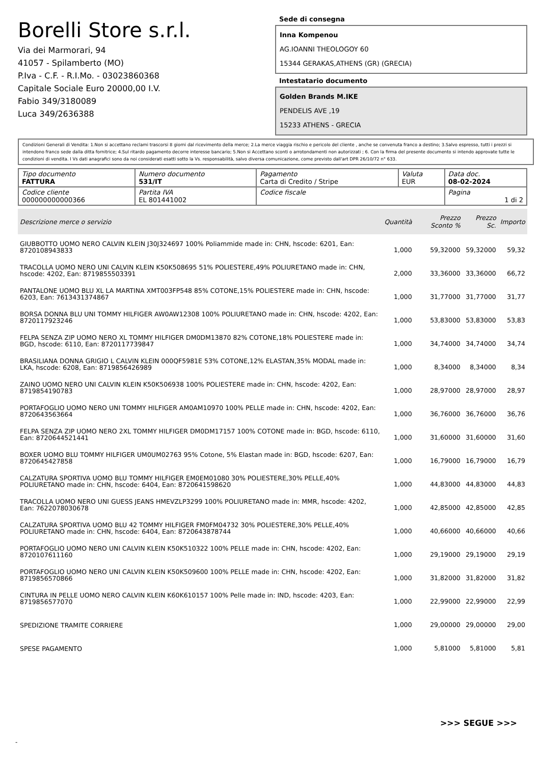Borelli Store s.r.l.
Via dei Marmorari, 94
41057 - Spilamberto (MO)
P.Iva - C.F. - R.I.Mo. - 03023860368
Capitale Sociale Euro 20000,00 I.V.
Fabio 349/3180089
Luca 349/2636388
Sede di consegna
Inna Kompenou
AG.IOANNI THEOLOGOY 60
15344 GERAKAS,ATHENS (GR) (GRECIA)
Intestatario documento
Golden Brands M.IKE
PENDELIS AVE ,19
15233 ATHENS - GRECIA
Condizioni Generali di Vendita: 1.Non si accettano reclami trascorsi 8 giorni dal ricevimento della merce; 2.La merce viaggia rischio e pericolo del cliente , anche se convenuta franco a destino; 3.Salvo espresso, tutti i prezzi si intendono franco sede dalla ditta fornitrice; 4.Sul ritardo pagamento decorre interesse bancario; 5.Non si Accettano sconti o arrotondamenti non autorizzati ; 6. Con la firma del presente documento si intendo approvate tutte le condizioni di vendita. I Vs dati anagrafici sono da noi considerati esatti sotto la Vs. responsabilità, salvo diversa comunicazione, come previsto dall'art DPR 26/10/72 n° 633.
| Tipo documento FATTURA | Numero documento 531/IT | Pagamento Carta di Credito / Stripe | Valuta EUR | Data doc. 08-02-2024 |
| Codice cliente 000000000000366 | Partita IVA EL 801441002 | Codice fiscale | | Pagina 1 di 2 |
| Descrizione merce o servizio | Quantità | Prezzo Sconto % | Prezzo Sc. | Importo |
| --- | --- | --- | --- | --- |
| GIUBBOTTO UOMO NERO CALVIN KLEIN J30J324697 100% Poliammide made in: CHN, hscode: 6201, Ean: 8720108943833 | 1,000 | 59,32000 | 59,32000 | 59,32 |
| TRACOLLA UOMO NERO UNI CALVIN KLEIN K50K508695 51% POLIESTERE,49% POLIURETANO made in: CHN, hscode: 4202, Ean: 8719855503391 | 2,000 | 33,36000 | 33,36000 | 66,72 |
| PANTALONE UOMO BLU XL LA MARTINA XMT003FP548 85% COTONE,15% POLIESTERE made in: CHN, hscode: 6203, Ean: 7613431374867 | 1,000 | 31,77000 | 31,77000 | 31,77 |
| BORSA DONNA BLU UNI TOMMY HILFIGER AW0AW12308 100% POLIURETANO made in: CHN, hscode: 4202, Ean: 8720117923246 | 1,000 | 53,83000 | 53,83000 | 53,83 |
| FELPA SENZA ZIP UOMO NERO XL TOMMY HILFIGER DM0DM13870 82% COTONE,18% POLIESTERE made in: BGD, hscode: 6110, Ean: 8720117739847 | 1,000 | 34,74000 | 34,74000 | 34,74 |
| BRASILIANA DONNA GRIGIO L CALVIN KLEIN 000QF5981E 53% COTONE,12% ELASTAN,35% MODAL made in: LKA, hscode: 6208, Ean: 8719856426989 | 1,000 | 8,34000 | 8,34000 | 8,34 |
| ZAINO UOMO NERO UNI CALVIN KLEIN K50K506938 100% POLIESTERE made in: CHN, hscode: 4202, Ean: 8719854190783 | 1,000 | 28,97000 | 28,97000 | 28,97 |
| PORTAFOGLIO UOMO NERO UNI TOMMY HILFIGER AM0AM10970 100% PELLE made in: CHN, hscode: 4202, Ean: 8720643563664 | 1,000 | 36,76000 | 36,76000 | 36,76 |
| FELPA SENZA ZIP UOMO NERO 2XL TOMMY HILFIGER DM0DM17157 100% COTONE made in: BGD, hscode: 6110, Ean: 8720644521441 | 1,000 | 31,60000 | 31,60000 | 31,60 |
| BOXER UOMO BLU TOMMY HILFIGER UM0UM02763 95% Cotone, 5% Elastan made in: BGD, hscode: 6207, Ean: 8720645427858 | 1,000 | 16,79000 | 16,79000 | 16,79 |
| CALZATURA SPORTIVA UOMO BLU TOMMY HILFIGER EM0EM01080 30% POLIESTERE,30% PELLE,40% POLIURETANO made in: CHN, hscode: 6404, Ean: 8720641598620 | 1,000 | 44,83000 | 44,83000 | 44,83 |
| TRACOLLA UOMO NERO UNI GUESS JEANS HMEVZLP3299 100% POLIURETANO made in: MMR, hscode: 4202, Ean: 7622078030678 | 1,000 | 42,85000 | 42,85000 | 42,85 |
| CALZATURA SPORTIVA UOMO BLU 42 TOMMY HILFIGER FM0FM04732 30% POLIESTERE,30% PELLE,40% POLIURETANO made in: CHN, hscode: 6404, Ean: 8720643878744 | 1,000 | 40,66000 | 40,66000 | 40,66 |
| PORTAFOGLIO UOMO NERO UNI CALVIN KLEIN K50K510322 100% PELLE made in: CHN, hscode: 4202, Ean: 8720107611160 | 1,000 | 29,19000 | 29,19000 | 29,19 |
| PORTAFOGLIO UOMO NERO UNI CALVIN KLEIN K50K509600 100% PELLE made in: CHN, hscode: 4202, Ean: 8719856570866 | 1,000 | 31,82000 | 31,82000 | 31,82 |
| CINTURA IN PELLE UOMO NERO CALVIN KLEIN K60K610157 100% Pelle made in: IND, hscode: 4203, Ean: 8719856577070 | 1,000 | 22,99000 | 22,99000 | 22,99 |
| SPEDIZIONE TRAMITE CORRIERE | 1,000 | 29,00000 | 29,00000 | 29,00 |
| SPESE PAGAMENTO | 1,000 | 5,81000 | 5,81000 | 5,81 |
>>> SEGUE >>>
-